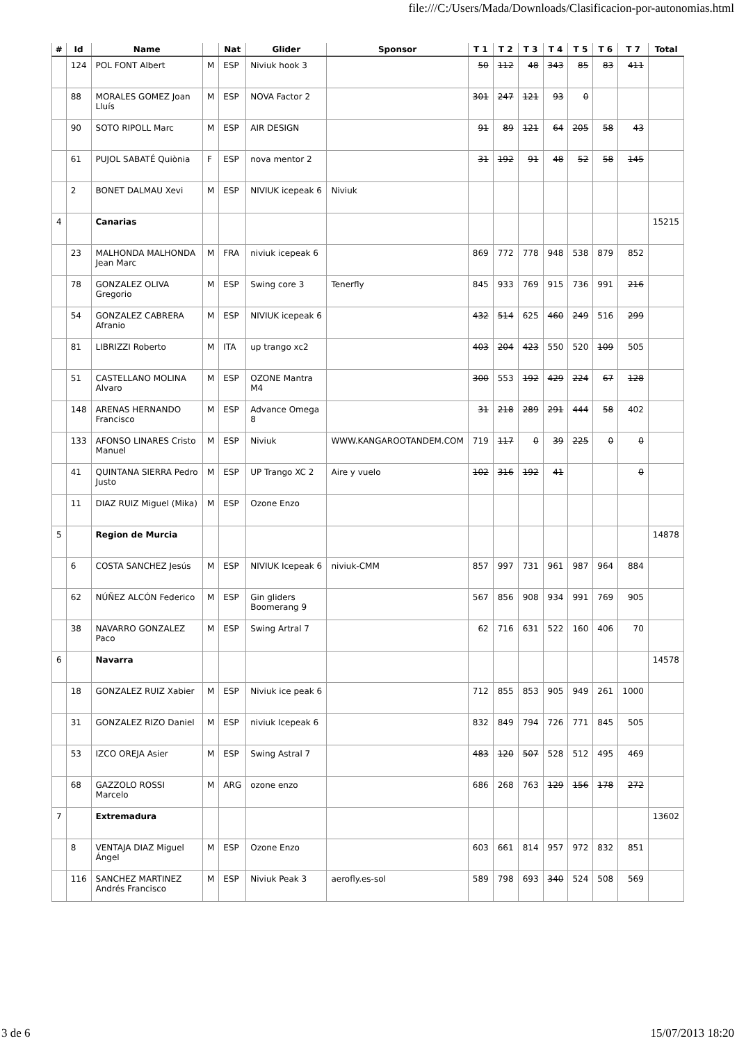file:///C:/Users/Mada/Downloads/Clasificacion-por-autonomias.html
| # | Id | Name | | Nat | Glider | Sponsor | T 1 | T 2 | T 3 | T 4 | T 5 | T 6 | T 7 | Total |
| --- | --- | --- | --- | --- | --- | --- | --- | --- | --- | --- | --- | --- | --- | --- |
| | 124 | POL FONT Albert | M | ESP | Niviuk hook 3 | | 50 | 112 | 48 | 343 | 85 | 83 | 411 | |
| | 88 | MORALES GOMEZ Joan Lluís | M | ESP | NOVA Factor 2 | | 301 | 247 | 121 | 93 | 0 | | | |
| | 90 | SOTO RIPOLL Marc | M | ESP | AIR DESIGN | | 91 | 89 | 121 | 64 | 205 | 58 | 43 | |
| | 61 | PUJOL SABATÉ Quiònia | F | ESP | nova mentor 2 | | 31 | 192 | 91 | 48 | 52 | 58 | 145 | |
| | 2 | BONET DALMAU Xevi | M | ESP | NIVIUK icepeak 6 | Niviuk | | | | | | | | |
| 4 | | Canarias | | | | | | | | | | | | 15215 |
| | 23 | MALHONDA MALHONDA Jean Marc | M | FRA | niviuk icepeak 6 | | 869 | 772 | 778 | 948 | 538 | 879 | 852 | |
| | 78 | GONZALEZ OLIVA Gregorio | M | ESP | Swing core 3 | Tenerfly | 845 | 933 | 769 | 915 | 736 | 991 | 216 | |
| | 54 | GONZALEZ CABRERA Afranio | M | ESP | NIVIUK icepeak 6 | | 432 | 514 | 625 | 460 | 249 | 516 | 299 | |
| | 81 | LIBRIZZI Roberto | M | ITA | up trango xc2 | | 403 | 204 | 423 | 550 | 520 | 109 | 505 | |
| | 51 | CASTELLANO MOLINA Alvaro | M | ESP | OZONE Mantra M4 | | 300 | 553 | 192 | 429 | 224 | 67 | 128 | |
| | 148 | ARENAS HERNANDO Francisco | M | ESP | Advance Omega 8 | | 31 | 218 | 289 | 291 | 444 | 58 | 402 | |
| | 133 | AFONSO LINARES Cristo Manuel | M | ESP | Niviuk | WWW.KANGAROOTANDEM.COM | 719 | 117 | 0 | 39 | 225 | 0 | 0 | |
| | 41 | QUINTANA SIERRA Pedro Justo | M | ESP | UP Trango XC 2 | Aire y vuelo | 102 | 316 | 192 | 41 | | | 0 | |
| | 11 | DIAZ RUIZ Miguel (Mika) | M | ESP | Ozone Enzo | | | | | | | | | |
| 5 | | Region de Murcia | | | | | | | | | | | | 14878 |
| | 6 | COSTA SANCHEZ Jesús | M | ESP | NIVIUK Icepeak 6 | niviuk-CMM | 857 | 997 | 731 | 961 | 987 | 964 | 884 | |
| | 62 | NÚÑEZ ALCÓN Federico | M | ESP | Gin gliders Boomerang 9 | | 567 | 856 | 908 | 934 | 991 | 769 | 905 | |
| | 38 | NAVARRO GONZALEZ Paco | M | ESP | Swing Artral 7 | | 62 | 716 | 631 | 522 | 160 | 406 | 70 | |
| 6 | | Navarra | | | | | | | | | | | | 14578 |
| | 18 | GONZALEZ RUIZ Xabier | M | ESP | Niviuk ice peak 6 | | 712 | 855 | 853 | 905 | 949 | 261 | 1000 | |
| | 31 | GONZALEZ RIZO Daniel | M | ESP | niviuk Icepeak 6 | | 832 | 849 | 794 | 726 | 771 | 845 | 505 | |
| | 53 | IZCO OREJA Asier | M | ESP | Swing Astral 7 | | 483 | 120 | 507 | 528 | 512 | 495 | 469 | |
| | 68 | GAZZOLO ROSSI Marcelo | M | ARG | ozone enzo | | 686 | 268 | 763 | 129 | 156 | 178 | 272 | |
| 7 | | Extremadura | | | | | | | | | | | | 13602 |
| | 8 | VENTAJA DIAZ Miguel Ángel | M | ESP | Ozone Enzo | | 603 | 661 | 814 | 957 | 972 | 832 | 851 | |
| | 116 | SANCHEZ MARTINEZ Andrés Francisco | M | ESP | Niviuk Peak 3 | aerofly.es-sol | 589 | 798 | 693 | 340 | 524 | 508 | 569 | |
3 de 6 15/07/2013 18:20